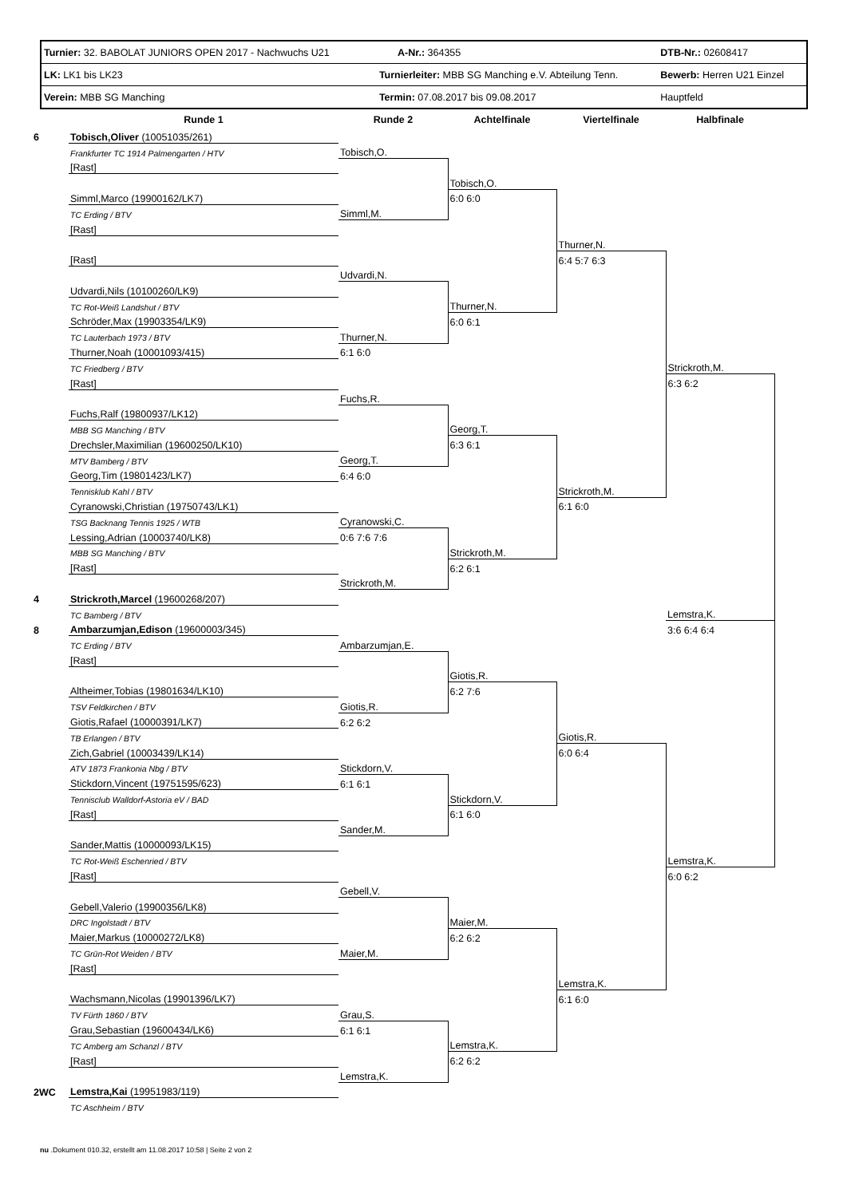| Turnier: 32. BABOLAT JUNIORS OPEN 2017 - Nachwuchs U21 | | A-Nr.: 364355 | DTB-Nr.: 02608417 |
| LK: LK1 bis LK23 | Turnierleiter: MBB SG Manching e.V. Abteilung Tenn. | | Bewerb: Herren U21 Einzel |
| Verein: MBB SG Manching | Termin: 07.08.2017 bis 09.08.2017 | | Hauptfeld |
| | Runde 1 | Runde 2 | Achtelfinale | Viertelfinale | Halbfinale |
| --- | --- | --- | --- | --- | --- |
| 6 | Tobisch,Oliver (10051035/261) | | | | |
| | Frankfurter TC 1914 Palmengarten / HTV | Tobisch,O. | | | |
| | [Rast] | | | | |
| | | | Tobisch,O. | | |
| | Simml,Marco (19900162/LK7) | | 6:0 6:0 | | |
| | TC Erding / BTV | Simml,M. | | | |
| | [Rast] | | | | |
| | | | | Thurner,N. | |
| | [Rast] | | | 6:4 5:7 6:3 | |
| | | Udvardi,N. | | | |
| | Udvardi,Nils (10100260/LK9) | | | | |
| | TC Rot-Weiß Landshut / BTV | | Thurner,N. | | |
| | Schröder,Max (19903354/LK9) | | 6:0 6:1 | | |
| | TC Lauterbach 1973 / BTV | Thurner,N. | | | |
| | Thurner,Noah (10001093/415) | 6:1 6:0 | | | |
| | TC Friedberg / BTV | | | | Strickroth,M. |
| | [Rast] | | | | 6:3 6:2 |
| | | Fuchs,R. | | | |
| | Fuchs,Ralf (19800937/LK12) | | | | |
| | MBB SG Manching / BTV | | Georg,T. | | |
| | Drechsler,Maximilian (19600250/LK10) | | 6:3 6:1 | | |
| | MTV Bamberg / BTV | Georg,T. | | | |
| | Georg,Tim (19801423/LK7) | 6:4 6:0 | | | |
| | Tennisklub Kahl / BTV | | | Strickroth,M. | |
| | Cyranowski,Christian (19750743/LK1) | | | 6:1 6:0 | |
| | TSG Backnang Tennis 1925 / WTB | Cyranowski,C. | | | |
| | Lessing,Adrian (10003740/LK8) | 0:6 7:6 7:6 | | | |
| | MBB SG Manching / BTV | | Strickroth,M. | | |
| | [Rast] | | 6:2 6:1 | | |
| | | Strickroth,M. | | | |
| 4 | Strickroth,Marcel (19600268/207) | | | | |
| | TC Bamberg / BTV | | | | Lemstra,K. |
| 8 | Ambarzumjan,Edison (19600003/345) | | | | 3:6 6:4 6:4 |
| | TC Erding / BTV | Ambarzumjan,E. | | | |
| | [Rast] | | | | |
| | | | Giotis,R. | | |
| | Altheimer,Tobias (19801634/LK10) | | 6:2 7:6 | | |
| | TSV Feldkirchen / BTV | Giotis,R. | | | |
| | Giotis,Rafael (10000391/LK7) | 6:2 6:2 | | | |
| | TB Erlangen / BTV | | | Giotis,R. | |
| | Zich,Gabriel (10003439/LK14) | | | 6:0 6:4 | |
| | ATV 1873 Frankonia Nbg / BTV | Stickdorn,V. | | | |
| | Stickdorn,Vincent (19751595/623) | 6:1 6:1 | | | |
| | Tennisclub Walldorf-Astoria eV / BAD | | Stickdorn,V. | | |
| | [Rast] | | 6:1 6:0 | | |
| | | Sander,M. | | | |
| | Sander,Mattis (10000093/LK15) | | | | |
| | TC Rot-Weiß Eschenried / BTV | | | | Lemstra,K. |
| | [Rast] | | | | 6:0 6:2 |
| | | Gebell,V. | | | |
| | Gebell,Valerio (19900356/LK8) | | | | |
| | DRC Ingolstadt / BTV | | Maier,M. | | |
| | Maier,Markus (10000272/LK8) | | 6:2 6:2 | | |
| | TC Grün-Rot Weiden / BTV | Maier,M. | | | |
| | [Rast] | | | | |
| | | | | Lemstra,K. | |
| | Wachsmann,Nicolas (19901396/LK7) | | | 6:1 6:0 | |
| | TV Fürth 1860 / BTV | Grau,S. | | | |
| | Grau,Sebastian (19600434/LK6) | 6:1 6:1 | | | |
| | TC Amberg am Schanzl / BTV | | Lemstra,K. | | |
| | [Rast] | | 6:2 6:2 | | |
| | | Lemstra,K. | | | |
| 2WC | Lemstra,Kai (19951983/119) | | | | |
| | TC Aschheim / BTV | | | | |
nu .Dokument 010.32, erstellt am 11.08.2017 10:58 | Seite 2 von 2